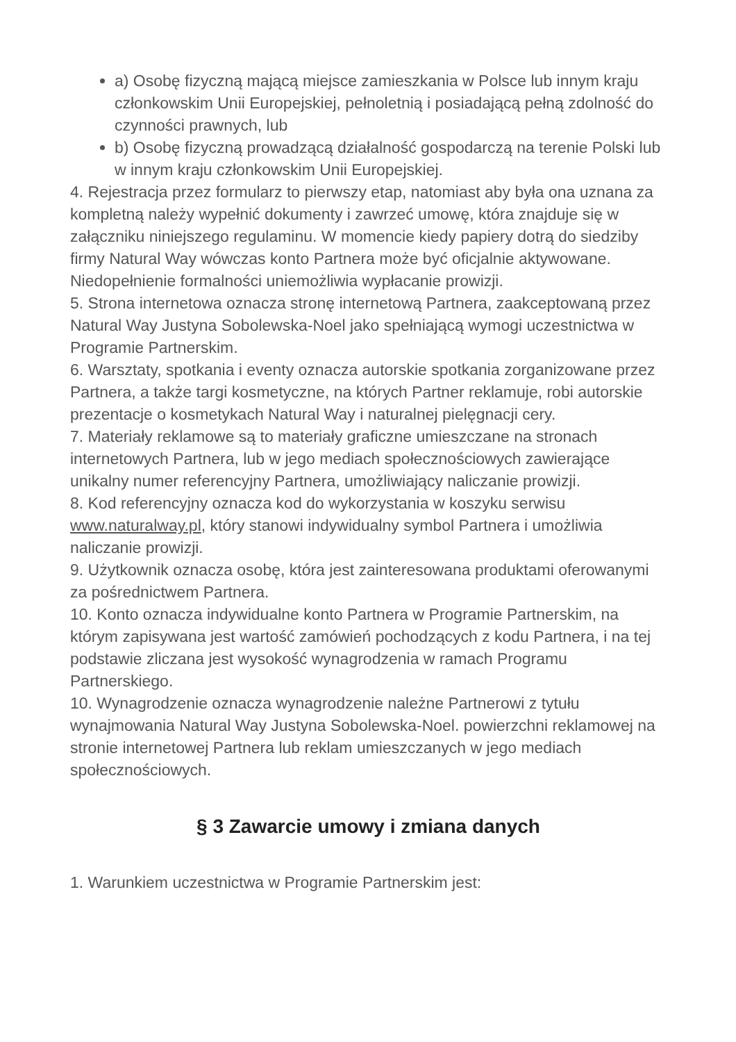a) Osobę fizyczną mającą miejsce zamieszkania w Polsce lub innym kraju członkowskim Unii Europejskiej, pełnoletnią i posiadającą pełną zdolność do czynności prawnych, lub
b) Osobę fizyczną prowadzącą działalność gospodarczą na terenie Polski lub w innym kraju członkowskim Unii Europejskiej.
4. Rejestracja przez formularz to pierwszy etap, natomiast aby była ona uznana za kompletną należy wypełnić dokumenty i zawrzeć umowę, która znajduje się w załączniku niniejszego regulaminu. W momencie kiedy papiery dotrą do siedziby firmy Natural Way wówczas konto Partnera może być oficjalnie aktywowane. Niedopełnienie formalności uniemożliwia wypłacanie prowizji.
5. Strona internetowa oznacza stronę internetową Partnera, zaakceptowaną przez Natural Way Justyna Sobolewska-Noel jako spełniającą wymogi uczestnictwa w Programie Partnerskim.
6. Warsztaty, spotkania i eventy oznacza autorskie spotkania zorganizowane przez Partnera, a także targi kosmetyczne, na których Partner reklamuje, robi autorskie prezentacje o kosmetykach Natural Way i naturalnej pielęgnacji cery.
7. Materiały reklamowe są to materiały graficzne umieszczane na stronach internetowych Partnera, lub w jego mediach społecznościowych zawierające unikalny numer referencyjny Partnera, umożliwiający naliczanie prowizji.
8. Kod referencyjny oznacza kod do wykorzystania w koszyku serwisu www.naturalway.pl, który stanowi indywidualny symbol Partnera i umożliwia naliczanie prowizji.
9. Użytkownik oznacza osobę, która jest zainteresowana produktami oferowanymi za pośrednictwem Partnera.
10. Konto oznacza indywidualne konto Partnera w Programie Partnerskim, na którym zapisywana jest wartość zamówień pochodzących z kodu Partnera, i na tej podstawie zliczana jest wysokość wynagrodzenia w ramach Programu Partnerskiego.
10. Wynagrodzenie oznacza wynagrodzenie należne Partnerowi z tytułu wynajmowania Natural Way Justyna Sobolewska-Noel. powierzchni reklamowej na stronie internetowej Partnera lub reklam umieszczanych w jego mediach społecznościowych.
§ 3 Zawarcie umowy i zmiana danych
1. Warunkiem uczestnictwa w Programie Partnerskim jest: